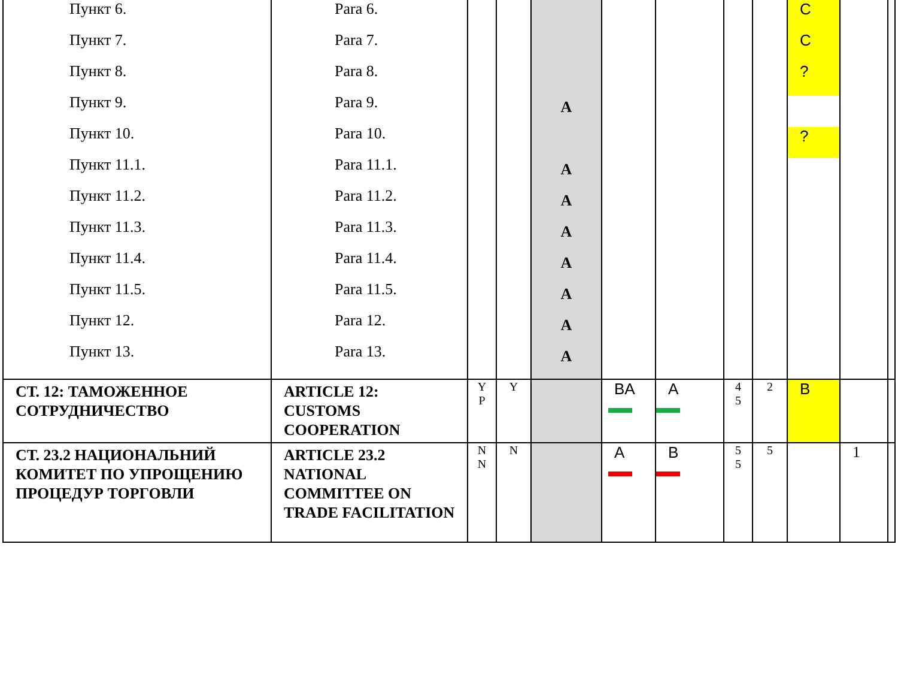| Пункт 6. Пункт 7. Пункт 8. Пункт 9. Пункт 10. Пункт 11.1. Пункт 11.2. Пункт 11.3. Пункт 11.4. Пункт 11.5. Пункт 12. Пункт 13. | Para 6. Para 7. Para 8. Para 9. Para 10. Para 11.1. Para 11.2. Para 11.3. Para 11.4. Para 11.5. Para 12. Para 13. | | | A A A A A A A A | | | | | C C ? ? | | |
| СТ. 12: ТАМОЖЕННОЕ СОТРУДНИЧЕСТВО | ARTICLE 12: CUSTOMS COOPERATION | Y P | Y | | BA | A | 4 5 | 2 | B | | |
| СТ. 23.2 НАЦИОНАЛЬНИЙ КОМИТЕТ ПО УПРОЩЕНИЮ ПРОЦЕДУР ТОРГОВЛИ | ARTICLE 23.2 NATIONAL COMMITTEE ON TRADE FACILITATION | N N | N | | A | B | 5 5 | 5 | | 1 | |